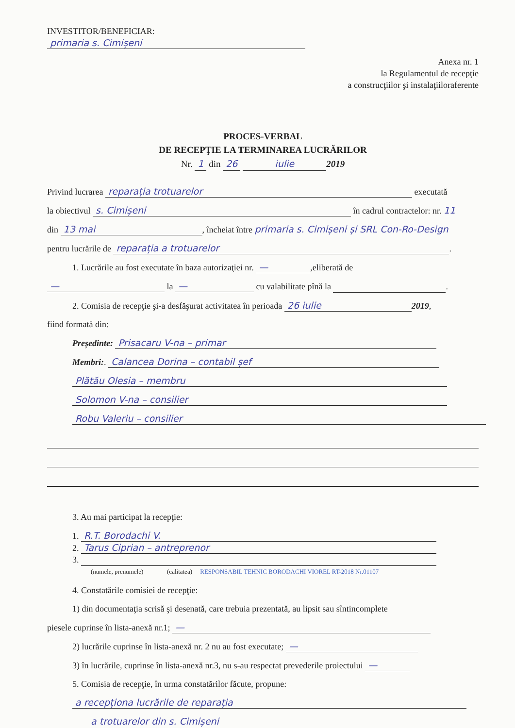INVESTITOR/BENEFICIAR:
primaria s. Cimișeni
Anexa nr. 1
la Regulamentul de recepţie
a construcţiilor şi instalaţiiloraferente
PROCES-VERBAL
DE RECEPŢIE LA TERMINAREA LUCRĂRILOR
Nr. 1 din 26 iulie 2019
Privind lucrarea reparația trotuarelor executată
la obiectivul s. Cimișeni în cadrul contractelor: nr. 11
din 13 mai, încheiat între primaria s. Cimișeni și SRL Con-Ro-Design
pentru lucrările de reparația a trotuarelor.
1. Lucrările au fost executate în baza autorizaţiei nr. —,eliberată de
— la — cu valabilitate pînă la .
2. Comisia de recepţie şi-a desfăşurat activitatea în perioada 26 iulie 2019,
fiind formată din:
Președinte: Prisacaru V-na – primar
Membri:. Calancea Dorina – contabil șef
Plătău Olesia – membru
Solomon V-na – consilier
Robu Valeriu – consilier
3. Au mai participat la recepţie:
1. R.T. Borodachi V.
2. Tarus Ciprian – antreprenor
3.
(numele, prenumele) (calitatea) RESPONSABIL TEHNIC BORODACHI VIOREL RT-2018 Nr.01107
4. Constatările comisiei de recepţie:
1) din documentaţia scrisă şi desenată, care trebuia prezentată, au lipsit sau sîntincomplete
piesele cuprinse în lista-anexă nr.1; —
2) lucrările cuprinse în lista-anexă nr. 2 nu au fost executate; —
3) în lucrările, cuprinse în lista-anexă nr.3, nu s-au respectat prevederile proiectului —
5. Comisia de recepţie, în urma constatărilor făcute, propune:
a recepționa lucrările de reparația
a trotuarelor din s. Cimișeni